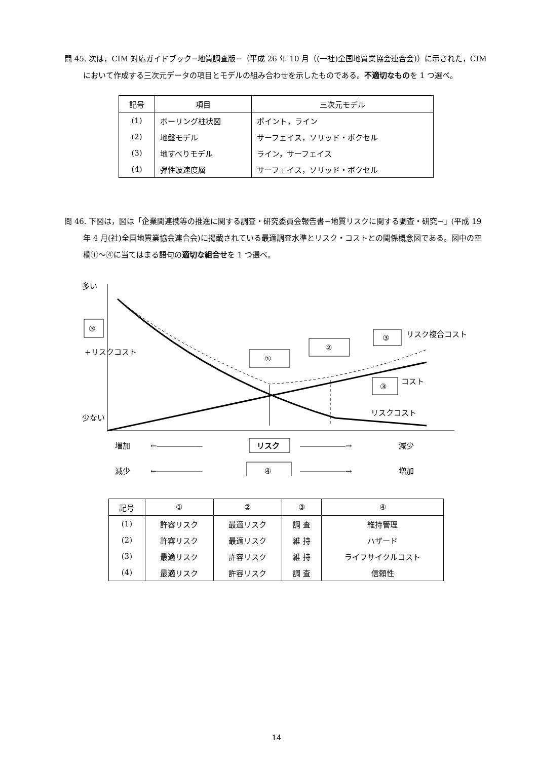問 45. 次は，CIM 対応ガイドブック−地質調査版−（平成 26 年 10 月（(一社)全国地質業協会連合会)）に示された，CIM において作成する三次元データの項目とモデルの組み合わせを示したものである。不適切なものを 1 つ選べ。
| 記号 | 項目 | 三次元モデル |
| --- | --- | --- |
| (1) | ボーリング柱状図 | ポイント，ライン |
| (2) | 地盤モデル | サーフェイス，ソリッド・ボクセル |
| (3) | 地すべりモデル | ライン，サーフェイス |
| (4) | 弾性波速度層 | サーフェイス，ソリッド・ボクセル |
問 46. 下図は，図は「企業間連携等の推進に関する調査・研究委員会報告書−地質リスクに関する調査・研究−」(平成 19 年 4 月(社)全国地質業協会連合会)に掲載されている最適調査水準とリスク・コストとの関係概念図である。図中の空欄①〜④に当てはまる語句の適切な組合せを 1 つ選べ。
多い
③
+リスクコスト
少ない
①
②
③
リスク複合コスト
③
コスト
リスクコスト
増加
←――――――
リスク
――――――→
減少
減少
←――――――
④
――――――→
増加
| 記号 | ① | ② | ③ | ④ |
| --- | --- | --- | --- | --- |
| (1) | 許容リスク | 最適リスク | 調 査 | 維持管理 |
| (2) | 許容リスク | 最適リスク | 維 持 | ハザード |
| (3) | 最適リスク | 許容リスク | 維 持 | ライフサイクルコスト |
| (4) | 最適リスク | 許容リスク | 調 査 | 信頼性 |
14